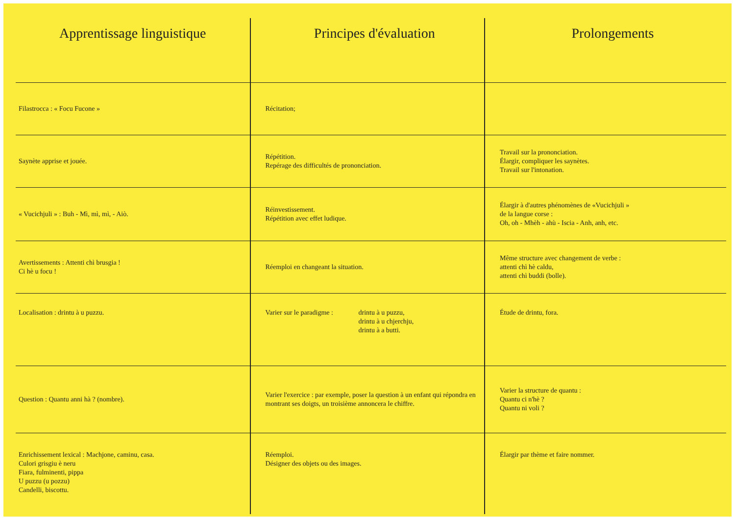| Apprentissage linguistique | Principes d'évaluation | Prolongements |
| --- | --- | --- |
| Filastrocca : « Focu Fucone » | Récitation; | |
| Saynète apprise et jouée. | Répétition. Repérage des difficultés de prononciation. | Travail sur la prononciation. Élargir, compliquer les saynètes. Travail sur l'intonation. |
| « Vucichjuli » : Buh - Mì, mì, mì, - Aiò. | Réinvestissement. Répétition avec effet ludique. | Élargir à d'autres phénomènes de «Vucichjuli » de la langue corse : Oh, oh - Mhèh - ahù - Iscia - Anh, anh, etc. |
| Avertissements : Attenti chì brusgia ! Ci hè u focu ! | Réemploi en changeant la situation. | Même structure avec changement de verbe : attenti chì hè caldu, attenti chì buddi (bolle). |
| Localisation : drintu à u puzzu. | Varier sur le paradigme : drintu à u puzzu, drintu à u chjerchju, drintu à a butti. | Étude de drintu, fora. |
| Question : Quantu anni hà ? (nombre). | Varier l'exercice : par exemple, poser la question à un enfant qui répondra en montrant ses doigts, un troisième annoncera le chiffre. | Varier la structure de quantu : Quantu ci n'hè ? Quantu ni voli ? |
| Enrichissement lexical : Machjone, caminu, casa. Culori grisgiu è neru Fiara, fulminenti, pippa U puzzu (u pozzu) Candelli, biscottu. | Réemploi. Désigner des objets ou des images. | Élargir par thème et faire nommer. |